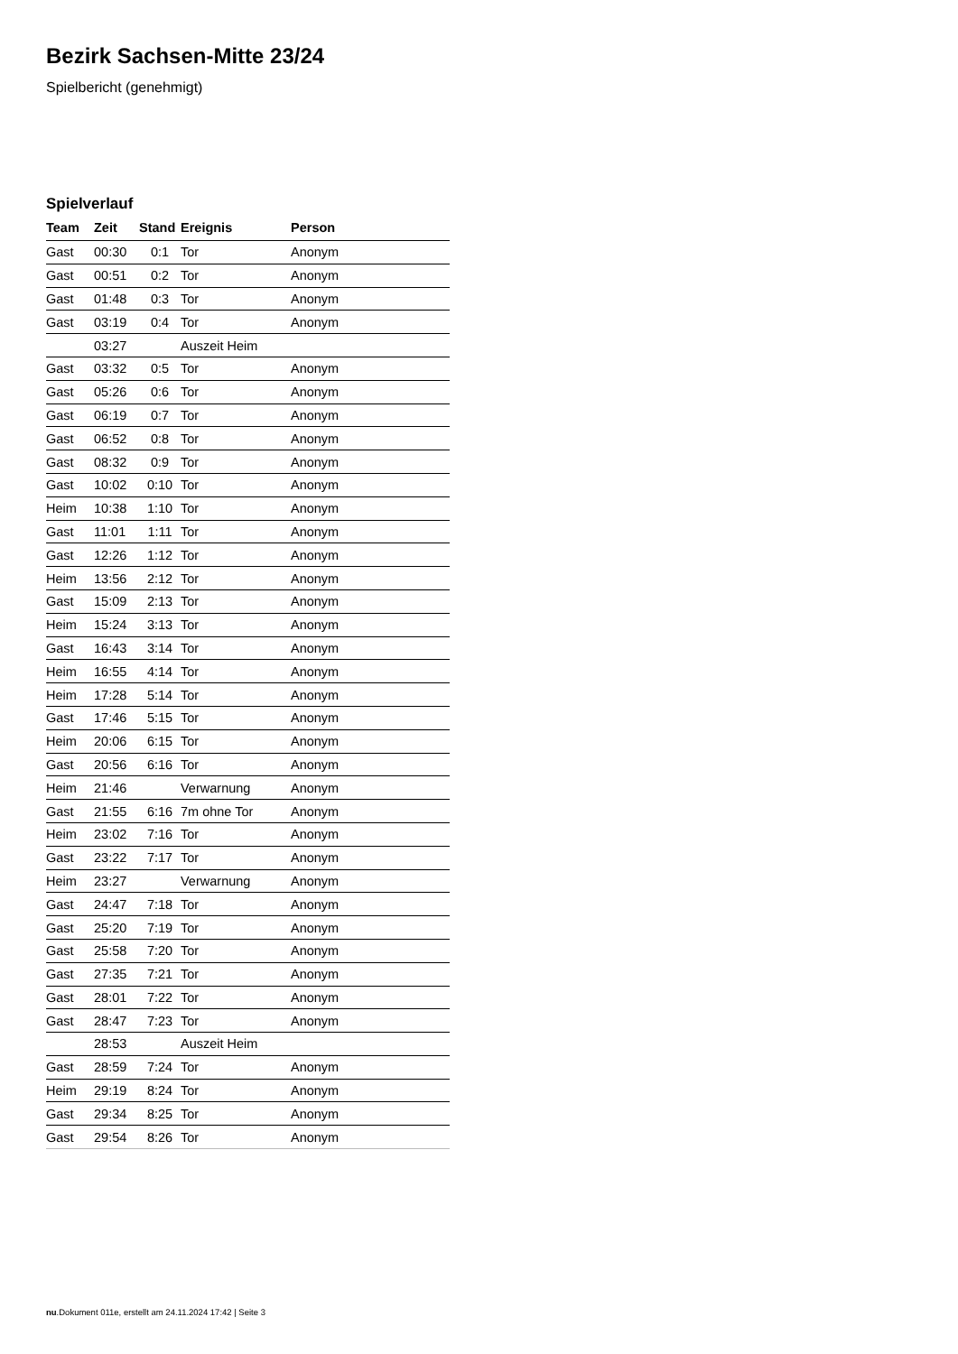Bezirk Sachsen-Mitte 23/24
Spielbericht (genehmigt)
Spielverlauf
| Team | Zeit | Stand | Ereignis | Person |
| --- | --- | --- | --- | --- |
| Gast | 00:30 | 0:1 | Tor | Anonym |
| Gast | 00:51 | 0:2 | Tor | Anonym |
| Gast | 01:48 | 0:3 | Tor | Anonym |
| Gast | 03:19 | 0:4 | Tor | Anonym |
| | 03:27 | | Auszeit Heim | |
| Gast | 03:32 | 0:5 | Tor | Anonym |
| Gast | 05:26 | 0:6 | Tor | Anonym |
| Gast | 06:19 | 0:7 | Tor | Anonym |
| Gast | 06:52 | 0:8 | Tor | Anonym |
| Gast | 08:32 | 0:9 | Tor | Anonym |
| Gast | 10:02 | 0:10 | Tor | Anonym |
| Heim | 10:38 | 1:10 | Tor | Anonym |
| Gast | 11:01 | 1:11 | Tor | Anonym |
| Gast | 12:26 | 1:12 | Tor | Anonym |
| Heim | 13:56 | 2:12 | Tor | Anonym |
| Gast | 15:09 | 2:13 | Tor | Anonym |
| Heim | 15:24 | 3:13 | Tor | Anonym |
| Gast | 16:43 | 3:14 | Tor | Anonym |
| Heim | 16:55 | 4:14 | Tor | Anonym |
| Heim | 17:28 | 5:14 | Tor | Anonym |
| Gast | 17:46 | 5:15 | Tor | Anonym |
| Heim | 20:06 | 6:15 | Tor | Anonym |
| Gast | 20:56 | 6:16 | Tor | Anonym |
| Heim | 21:46 | | Verwarnung | Anonym |
| Gast | 21:55 | 6:16 | 7m ohne Tor | Anonym |
| Heim | 23:02 | 7:16 | Tor | Anonym |
| Gast | 23:22 | 7:17 | Tor | Anonym |
| Heim | 23:27 | | Verwarnung | Anonym |
| Gast | 24:47 | 7:18 | Tor | Anonym |
| Gast | 25:20 | 7:19 | Tor | Anonym |
| Gast | 25:58 | 7:20 | Tor | Anonym |
| Gast | 27:35 | 7:21 | Tor | Anonym |
| Gast | 28:01 | 7:22 | Tor | Anonym |
| Gast | 28:47 | 7:23 | Tor | Anonym |
| | 28:53 | | Auszeit Heim | |
| Gast | 28:59 | 7:24 | Tor | Anonym |
| Heim | 29:19 | 8:24 | Tor | Anonym |
| Gast | 29:34 | 8:25 | Tor | Anonym |
| Gast | 29:54 | 8:26 | Tor | Anonym |
nu.Dokument 011e, erstellt am 24.11.2024 17:42 | Seite 3